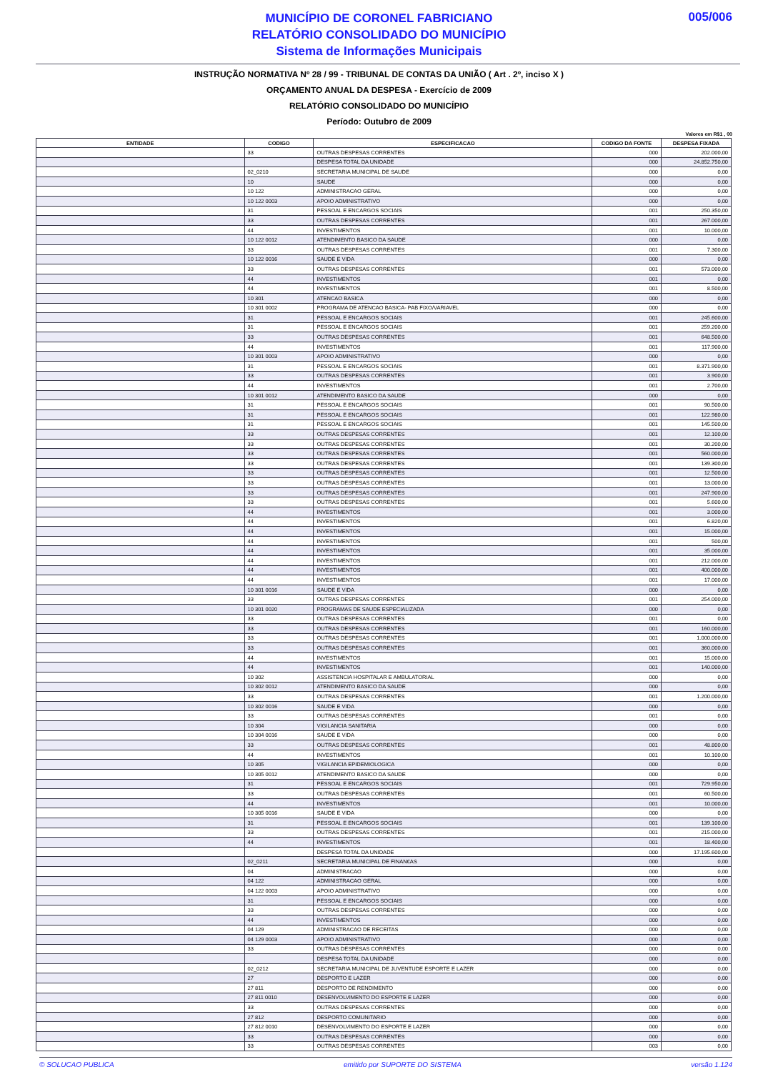MUNICÍPIO DE CORONEL FABRICIANO
RELATÓRIO CONSOLIDADO DO MUNICÍPIO
Sistema de Informações Municipais
005/006
INSTRUÇÃO NORMATIVA Nº 28 / 99 - TRIBUNAL DE CONTAS DA UNIÃO ( Art . 2º, inciso X )
ORÇAMENTO ANUAL DA DESPESA - Exercício de 2009
RELATÓRIO CONSOLIDADO DO MUNICÍPIO
Período: Outubro de 2009
Valores em R$1 , 00
| ENTIDADE | CODIGO | ESPECIFICACAO | CODIGO DA FONTE | DESPESA FIXADA |
| --- | --- | --- | --- | --- |
| | 33 | OUTRAS DESPESAS CORRENTES | 000 | 202.000,00 |
| | | DESPESA TOTAL DA UNIDADE | 000 | 24.852.750,00 |
| | 02_0210 | SECRETARIA MUNICIPAL DE SAUDE | 000 | 0,00 |
| | 10 | SAUDE | 000 | 0,00 |
| | 10 122 | ADMINISTRACAO GERAL | 000 | 0,00 |
| | 10 122 0003 | APOIO ADMINISTRATIVO | 000 | 0,00 |
| | 31 | PESSOAL E ENCARGOS SOCIAIS | 001 | 250.350,00 |
| | 33 | OUTRAS DESPESAS CORRENTES | 001 | 267.000,00 |
| | 44 | INVESTIMENTOS | 001 | 10.000,00 |
| | 10 122 0012 | ATENDIMENTO BASICO DA SAUDE | 000 | 0,00 |
| | 33 | OUTRAS DESPESAS CORRENTES | 001 | 7.300,00 |
| | 10 122 0016 | SAUDE E VIDA | 000 | 0,00 |
| | 33 | OUTRAS DESPESAS CORRENTES | 001 | 573.000,00 |
| | 44 | INVESTIMENTOS | 001 | 0,00 |
| | 44 | INVESTIMENTOS | 001 | 8.500,00 |
| | 10 301 | ATENCAO BASICA | 000 | 0,00 |
| | 10 301 0002 | PROGRAMA DE ATENCAO BASICA- PAB FIXO/VARIAVEL | 000 | 0,00 |
| | 31 | PESSOAL E ENCARGOS SOCIAIS | 001 | 245.600,00 |
| | 31 | PESSOAL E ENCARGOS SOCIAIS | 001 | 259.200,00 |
| | 33 | OUTRAS DESPESAS CORRENTES | 001 | 648.500,00 |
| | 44 | INVESTIMENTOS | 001 | 117.900,00 |
| | 10 301 0003 | APOIO ADMINISTRATIVO | 000 | 0,00 |
| | 31 | PESSOAL E ENCARGOS SOCIAIS | 001 | 8.371.900,00 |
| | 33 | OUTRAS DESPESAS CORRENTES | 001 | 3.900,00 |
| | 44 | INVESTIMENTOS | 001 | 2.700,00 |
| | 10 301 0012 | ATENDIMENTO BASICO DA SAUDE | 000 | 0,00 |
| | 31 | PESSOAL E ENCARGOS SOCIAIS | 001 | 90.500,00 |
| | 31 | PESSOAL E ENCARGOS SOCIAIS | 001 | 122.980,00 |
| | 31 | PESSOAL E ENCARGOS SOCIAIS | 001 | 145.500,00 |
| | 33 | OUTRAS DESPESAS CORRENTES | 001 | 12.100,00 |
| | 33 | OUTRAS DESPESAS CORRENTES | 001 | 30.200,00 |
| | 33 | OUTRAS DESPESAS CORRENTES | 001 | 560.000,00 |
| | 33 | OUTRAS DESPESAS CORRENTES | 001 | 139.300,00 |
| | 33 | OUTRAS DESPESAS CORRENTES | 001 | 12.500,00 |
| | 33 | OUTRAS DESPESAS CORRENTES | 001 | 13.000,00 |
| | 33 | OUTRAS DESPESAS CORRENTES | 001 | 247.900,00 |
| | 33 | OUTRAS DESPESAS CORRENTES | 001 | 5.600,00 |
| | 44 | INVESTIMENTOS | 001 | 3.000,00 |
| | 44 | INVESTIMENTOS | 001 | 6.820,00 |
| | 44 | INVESTIMENTOS | 001 | 15.000,00 |
| | 44 | INVESTIMENTOS | 001 | 500,00 |
| | 44 | INVESTIMENTOS | 001 | 35.000,00 |
| | 44 | INVESTIMENTOS | 001 | 212.000,00 |
| | 44 | INVESTIMENTOS | 001 | 400.000,00 |
| | 44 | INVESTIMENTOS | 001 | 17.000,00 |
| | 10 301 0016 | SAUDE E VIDA | 000 | 0,00 |
| | 33 | OUTRAS DESPESAS CORRENTES | 001 | 254.000,00 |
| | 10 301 0020 | PROGRAMAS DE SAUDE ESPECIALIZADA | 000 | 0,00 |
| | 33 | OUTRAS DESPESAS CORRENTES | 001 | 0,00 |
| | 33 | OUTRAS DESPESAS CORRENTES | 001 | 160.000,00 |
| | 33 | OUTRAS DESPESAS CORRENTES | 001 | 1.000.000,00 |
| | 33 | OUTRAS DESPESAS CORRENTES | 001 | 360.000,00 |
| | 44 | INVESTIMENTOS | 001 | 15.000,00 |
| | 44 | INVESTIMENTOS | 001 | 140.000,00 |
| | 10 302 | ASSISTENCIA HOSPITALAR E AMBULATORIAL | 000 | 0,00 |
| | 10 302 0012 | ATENDIMENTO BASICO DA SAUDE | 000 | 0,00 |
| | 33 | OUTRAS DESPESAS CORRENTES | 001 | 1.200.000,00 |
| | 10 302 0016 | SAUDE E VIDA | 000 | 0,00 |
| | 33 | OUTRAS DESPESAS CORRENTES | 001 | 0,00 |
| | 10 304 | VIGILANCIA SANITARIA | 000 | 0,00 |
| | 10 304 0016 | SAUDE E VIDA | 000 | 0,00 |
| | 33 | OUTRAS DESPESAS CORRENTES | 001 | 48.800,00 |
| | 44 | INVESTIMENTOS | 001 | 10.100,00 |
| | 10 305 | VIGILANCIA EPIDEMIOLOGICA | 000 | 0,00 |
| | 10 305 0012 | ATENDIMENTO BASICO DA SAUDE | 000 | 0,00 |
| | 31 | PESSOAL E ENCARGOS SOCIAIS | 001 | 729.950,00 |
| | 33 | OUTRAS DESPESAS CORRENTES | 001 | 60.500,00 |
| | 44 | INVESTIMENTOS | 001 | 10.000,00 |
| | 10 305 0016 | SAUDE E VIDA | 000 | 0,00 |
| | 31 | PESSOAL E ENCARGOS SOCIAIS | 001 | 139.100,00 |
| | 33 | OUTRAS DESPESAS CORRENTES | 001 | 215.000,00 |
| | 44 | INVESTIMENTOS | 001 | 18.400,00 |
| | | DESPESA TOTAL DA UNIDADE | 000 | 17.195.600,00 |
| | 02_0211 | SECRETARIA MUNICIPAL DE FINAN€AS | 000 | 0,00 |
| | 04 | ADMINISTRACAO | 000 | 0,00 |
| | 04 122 | ADMINISTRACAO GERAL | 000 | 0,00 |
| | 04 122 0003 | APOIO ADMINISTRATIVO | 000 | 0,00 |
| | 31 | PESSOAL E ENCARGOS SOCIAIS | 000 | 0,00 |
| | 33 | OUTRAS DESPESAS CORRENTES | 000 | 0,00 |
| | 44 | INVESTIMENTOS | 000 | 0,00 |
| | 04 129 | ADMINISTRACAO DE RECEITAS | 000 | 0,00 |
| | 04 129 0003 | APOIO ADMINISTRATIVO | 000 | 0,00 |
| | 33 | OUTRAS DESPESAS CORRENTES | 000 | 0,00 |
| | | DESPESA TOTAL DA UNIDADE | 000 | 0,00 |
| | 02_0212 | SECRETARIA MUNICIPAL DE JUVENTUDE ESPORTE E LAZER | 000 | 0,00 |
| | 27 | DESPORTO E LAZER | 000 | 0,00 |
| | 27 811 | DESPORTO DE RENDIMENTO | 000 | 0,00 |
| | 27 811 0010 | DESENVOLVIMENTO DO ESPORTE E LAZER | 000 | 0,00 |
| | 33 | OUTRAS DESPESAS CORRENTES | 000 | 0,00 |
| | 27 812 | DESPORTO COMUNITARIO | 000 | 0,00 |
| | 27 812 0010 | DESENVOLVIMENTO DO ESPORTE E LAZER | 000 | 0,00 |
| | 33 | OUTRAS DESPESAS CORRENTES | 000 | 0,00 |
| | 33 | OUTRAS DESPESAS CORRENTES | 003 | 0,00 |
© SOLUCAO PUBLICA emitido por SUPORTE DO SISTEMA versão 1.124